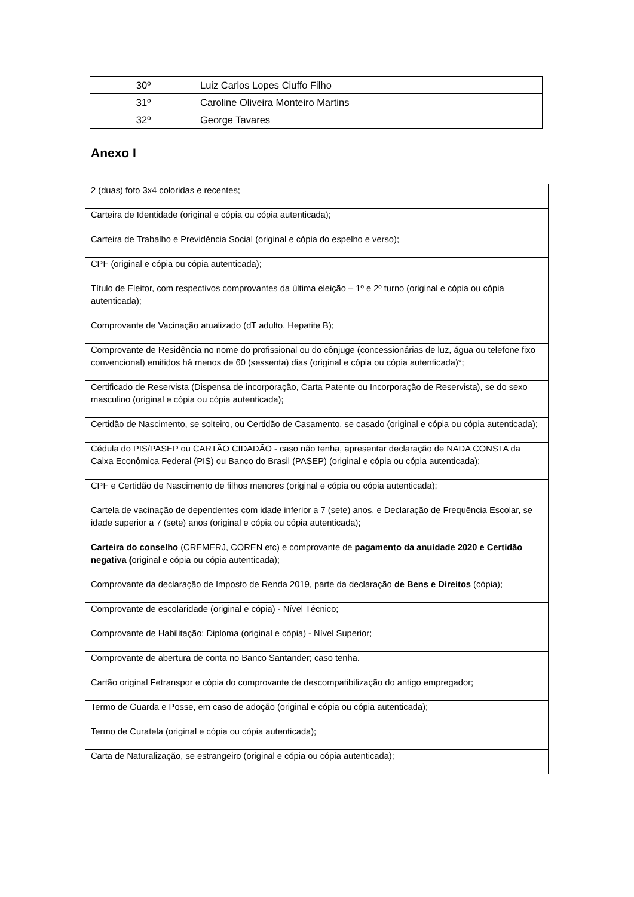| 30º | Luiz Carlos Lopes Ciuffo Filho |
| 31º | Caroline Oliveira Monteiro Martins |
| 32º | George Tavares |
Anexo I
| 2 (duas) foto 3x4 coloridas e recentes; |
| Carteira de Identidade (original e cópia ou cópia autenticada); |
| Carteira de Trabalho e Previdência Social (original e cópia do espelho e verso); |
| CPF (original e cópia ou cópia autenticada); |
| Título de Eleitor, com respectivos comprovantes da última eleição – 1º e 2º turno (original e cópia ou cópia autenticada); |
| Comprovante de Vacinação atualizado (dT adulto, Hepatite B); |
| Comprovante de Residência no nome do profissional ou do cônjuge (concessionárias de luz, água ou telefone fixo convencional) emitidos há menos de 60 (sessenta) dias (original e cópia ou cópia autenticada)*; |
| Certificado de Reservista (Dispensa de incorporação, Carta Patente ou Incorporação de Reservista), se do sexo masculino (original e cópia ou cópia autenticada); |
| Certidão de Nascimento, se solteiro, ou Certidão de Casamento, se casado (original e cópia ou cópia autenticada); |
| Cédula do PIS/PASEP ou CARTÃO CIDADÃO - caso não tenha, apresentar declaração de NADA CONSTA da Caixa Econômica Federal (PIS) ou Banco do Brasil (PASEP) (original e cópia ou cópia autenticada); |
| CPF e Certidão de Nascimento de filhos menores (original e cópia ou cópia autenticada); |
| Cartela de vacinação de dependentes com idade inferior a 7 (sete) anos, e Declaração de Frequência Escolar, se idade superior a 7 (sete) anos (original e cópia ou cópia autenticada); |
| Carteira do conselho (CREMERJ, COREN etc) e comprovante de pagamento da anuidade 2020 e Certidão negativa ( original e cópia ou cópia autenticada); |
| Comprovante da declaração de Imposto de Renda 2019, parte da declaração de Bens e Direitos (cópia); |
| Comprovante de escolaridade (original e cópia) - Nível Técnico; |
| Comprovante de Habilitação: Diploma (original e cópia) - Nível Superior; |
| Comprovante de abertura de conta no Banco Santander; caso tenha. |
| Cartão original Fetranspor e cópia do comprovante de descompatibilização do antigo empregador; |
| Termo de Guarda e Posse, em caso de adoção (original e cópia ou cópia autenticada); |
| Termo de Curatela (original e cópia ou cópia autenticada); |
| Carta de Naturalização, se estrangeiro (original e cópia ou cópia autenticada); |